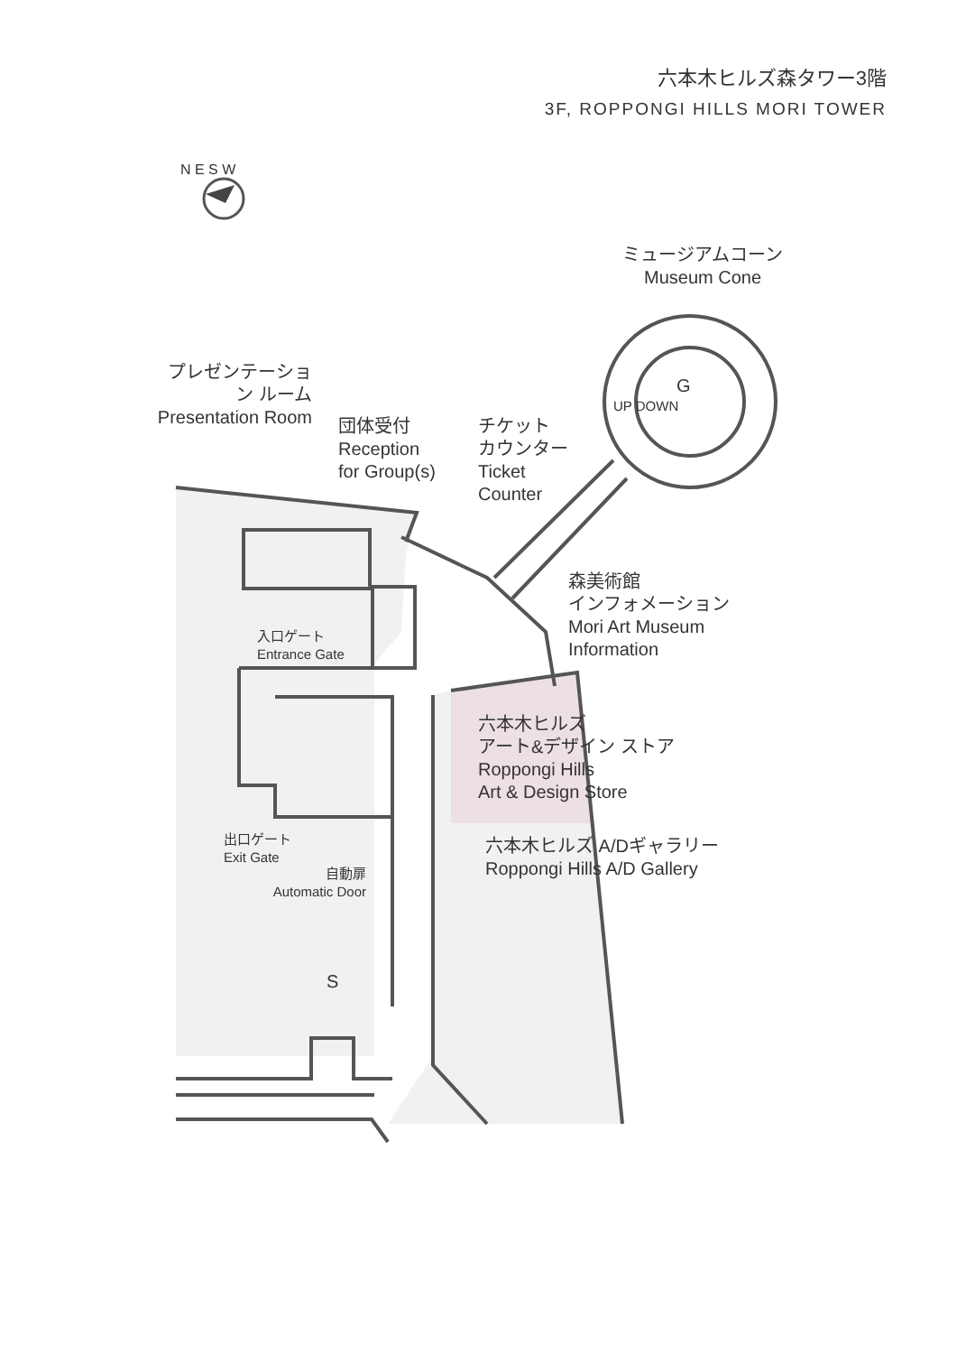六本木ヒルズ森タワー3階
3F, ROPPONGI HILLS MORI TOWER
N E S W
ミュージアムコーン
Museum Cone
G
UP DOWN
プレゼンテーション ルーム Presentation Room
団体受付
Reception
for Group(s)
チケット
カウンター
Ticket
Counter
森美術館
インフォメーション
Mori Art Museum
Information
入口ゲート
Entrance Gate
六本木ヒルズ
アート&デザイン ストア
Roppongi Hills
Art & Design Store
出口ゲート
Exit Gate
六本木ヒルズ A/Dギャラリー
Roppongi Hills A/D Gallery
自動扉
Automatic Door
S